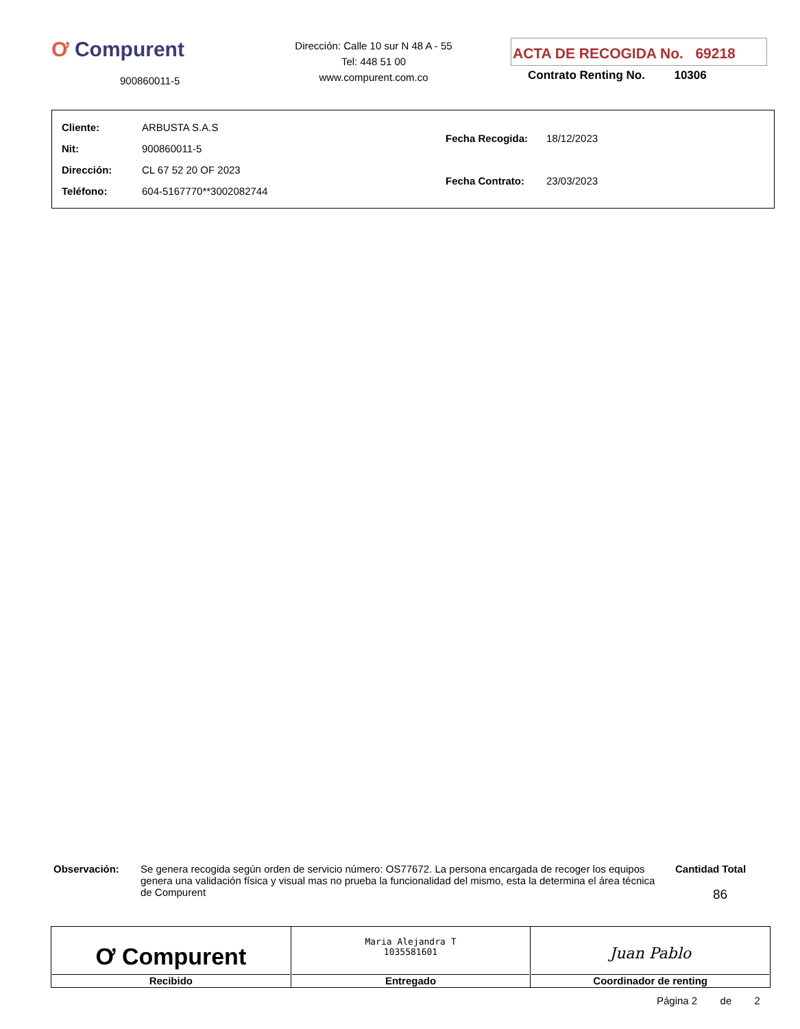Ơ Compurent
900860011-5
Dirección: Calle 10 sur N 48 A - 55
Tel: 448 51 00
www.compurent.com.co
ACTA DE RECOGIDA No. 69218
Contrato Renting No. 10306
| Cliente: | ARBUSTA S.A.S |
| Nit: | 900860011-5 |
| Dirección: | CL 67 52 20 OF 2023 |
| Teléfono: | 604-5167770**3002082744 |
| Fecha Recogida: | 18/12/2023 |
| Fecha Contrato: | 23/03/2023 |
Observación: Se genera recogida según orden de servicio número: OS77672. La persona encargada de recoger los equipos genera una validación física y visual mas no prueba la funcionalidad del mismo, esta la determina el área técnica de Compurent
Cantidad Total
86
| Ơ Compurent Recibido | Maria Alejandra T 1035581601 Entregado | Juan Pablo Coordinador de renting |
Página 2 de 2